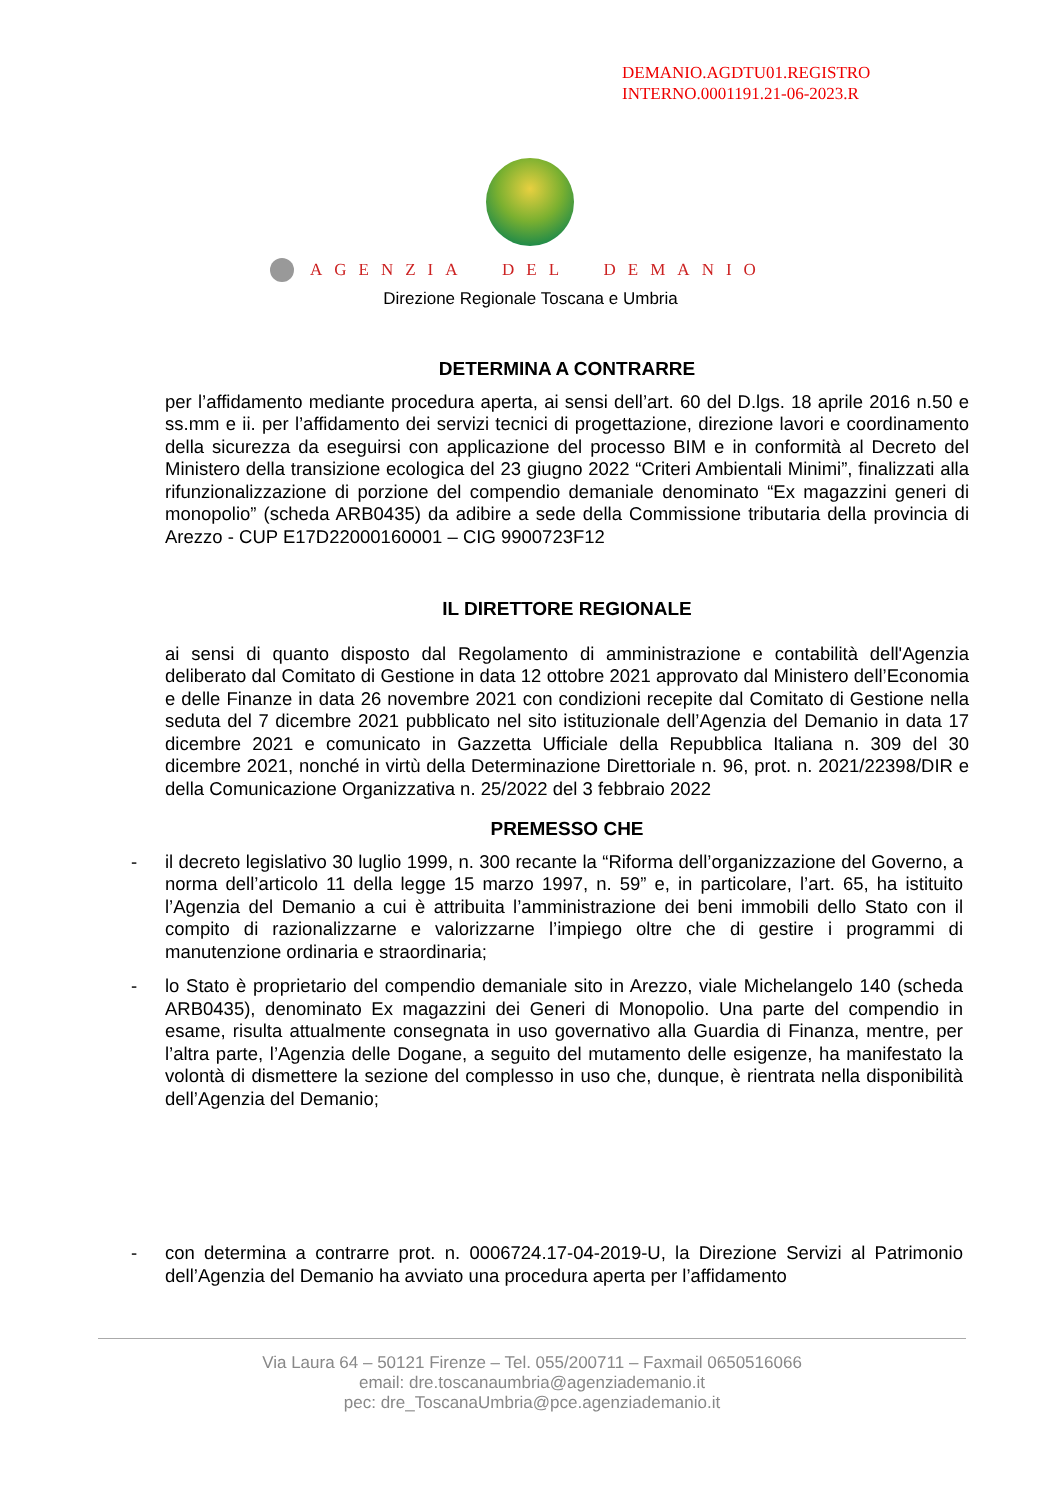DEMANIO.AGDTU01.REGISTRO
INTERNO.0001191.21-06-2023.R
AGENZIA DEL DEMANIO
Direzione Regionale Toscana e Umbria
DETERMINA A CONTRARRE
per l’affidamento mediante procedura aperta, ai sensi dell’art. 60 del D.lgs. 18 aprile 2016 n.50 e ss.mm e ii. per l’affidamento dei servizi tecnici di progettazione, direzione lavori e coordinamento della sicurezza da eseguirsi con applicazione del processo BIM e in conformità al Decreto del Ministero della transizione ecologica del 23 giugno 2022 “Criteri Ambientali Minimi”, finalizzati alla rifunzionalizzazione di porzione del compendio demaniale denominato “Ex magazzini generi di monopolio” (scheda ARB0435) da adibire a sede della Commissione tributaria della provincia di Arezzo - CUP E17D22000160001 – CIG 9900723F12
IL DIRETTORE REGIONALE
ai sensi di quanto disposto dal Regolamento di amministrazione e contabilità dell'Agenzia deliberato dal Comitato di Gestione in data 12 ottobre 2021 approvato dal Ministero dell’Economia e delle Finanze in data 26 novembre 2021 con condizioni recepite dal Comitato di Gestione nella seduta del 7 dicembre 2021 pubblicato nel sito istituzionale dell’Agenzia del Demanio in data 17 dicembre 2021 e comunicato in Gazzetta Ufficiale della Repubblica Italiana n. 309 del 30 dicembre 2021, nonché in virtù della Determinazione Direttoriale n. 96, prot. n. 2021/22398/DIR e della Comunicazione Organizzativa n. 25/2022 del 3 febbraio 2022
PREMESSO CHE
- il decreto legislativo 30 luglio 1999, n. 300 recante la “Riforma dell’organizzazione del Governo, a norma dell’articolo 11 della legge 15 marzo 1997, n. 59” e, in particolare, l’art. 65, ha istituito l’Agenzia del Demanio a cui è attribuita l’amministrazione dei beni immobili dello Stato con il compito di razionalizzarne e valorizzarne l’impiego oltre che di gestire i programmi di manutenzione ordinaria e straordinaria;
- lo Stato è proprietario del compendio demaniale sito in Arezzo, viale Michelangelo 140 (scheda ARB0435), denominato Ex magazzini dei Generi di Monopolio. Una parte del compendio in esame, risulta attualmente consegnata in uso governativo alla Guardia di Finanza, mentre, per l’altra parte, l’Agenzia delle Dogane, a seguito del mutamento delle esigenze, ha manifestato la volontà di dismettere la sezione del complesso in uso che, dunque, è rientrata nella disponibilità dell’Agenzia del Demanio;
- con determina a contrarre prot. n. 0006724.17-04-2019-U, la Direzione Servizi al Patrimonio dell’Agenzia del Demanio ha avviato una procedura aperta per l’affidamento
Via Laura 64 – 50121 Firenze – Tel. 055/200711 – Faxmail 0650516066
email: dre.toscanaumbria@agenziademanio.it
pec: dre_ToscanaUmbria@pce.agenziademanio.it